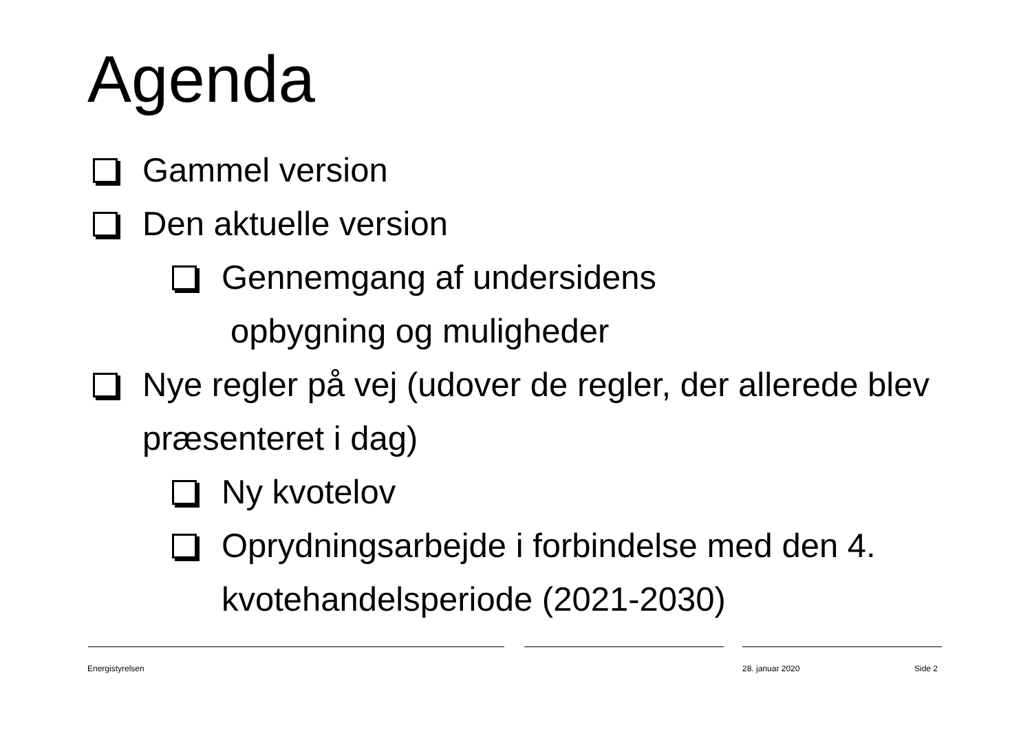Agenda
Gammel version
Den aktuelle version
Gennemgang af undersidens
opbygning og muligheder
Nye regler på vej (udover de regler, der allerede blev præsenteret i dag)
Ny kvotelov
Oprydningsarbejde i forbindelse med den 4. kvotehandelsperiode (2021-2030)
Energistyrelsen 28. januar 2020 Side 2